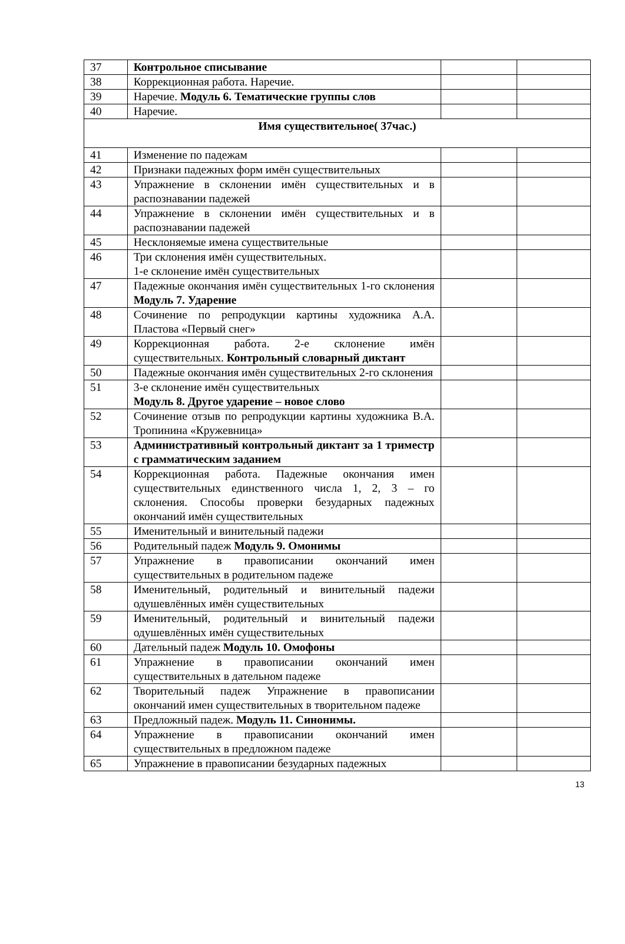| 37 | Контрольное списывание | | |
| 38 | Коррекционная работа. Наречие. | | |
| 39 | Наречие. Модуль 6. Тематические группы слов | | |
| 40 | Наречие. | | |
| Имя существительное( 37час.) | | | |
| 41 | Изменение по падежам | | |
| 42 | Признаки падежных форм имён существительных | | |
| 43 | Упражнение в склонении имён существительных и в распознавании падежей | | |
| 44 | Упражнение в склонении имён существительных и в распознавании падежей | | |
| 45 | Несклоняемые имена существительные | | |
| 46 | Три склонения имён существительных. 1-е склонение имён существительных | | |
| 47 | Падежные окончания имён существительных 1-го склонения Модуль 7. Ударение | | |
| 48 | Сочинение по репродукции картины художника А.А. Пластова «Первый снег» | | |
| 49 | Коррекционная работа. 2-е склонение имён существительных. Контрольный словарный диктант | | |
| 50 | Падежные окончания имён существительных 2-го склонения | | |
| 51 | 3-е склонение имён существительных Модуль 8. Другое ударение – новое слово | | |
| 52 | Сочинение отзыв по репродукции картины художника В.А. Тропинина «Кружевница» | | |
| 53 | Административный контрольный диктант за 1 триместр с грамматическим заданием | | |
| 54 | Коррекционная работа. Падежные окончания имен существительных единственного числа 1, 2, 3 – го склонения. Способы проверки безударных падежных окончаний имён существительных | | |
| 55 | Именительный и винительный падежи | | |
| 56 | Родительный падеж Модуль 9. Омонимы | | |
| 57 | Упражнение в правописании окончаний имен существительных в родительном падеже | | |
| 58 | Именительный, родительный и винительный падежи одушевлённых имён существительных | | |
| 59 | Именительный, родительный и винительный падежи одушевлённых имён существительных | | |
| 60 | Дательный падеж Модуль 10. Омофоны | | |
| 61 | Упражнение в правописании окончаний имен существительных в дательном падеже | | |
| 62 | Творительный падеж Упражнение в правописании окончаний имен существительных в творительном падеже | | |
| 63 | Предложный падеж. Модуль 11. Синонимы. | | |
| 64 | Упражнение в правописании окончаний имен существительных в предложном падеже | | |
| 65 | Упражнение в правописании безударных падежных | | |
13